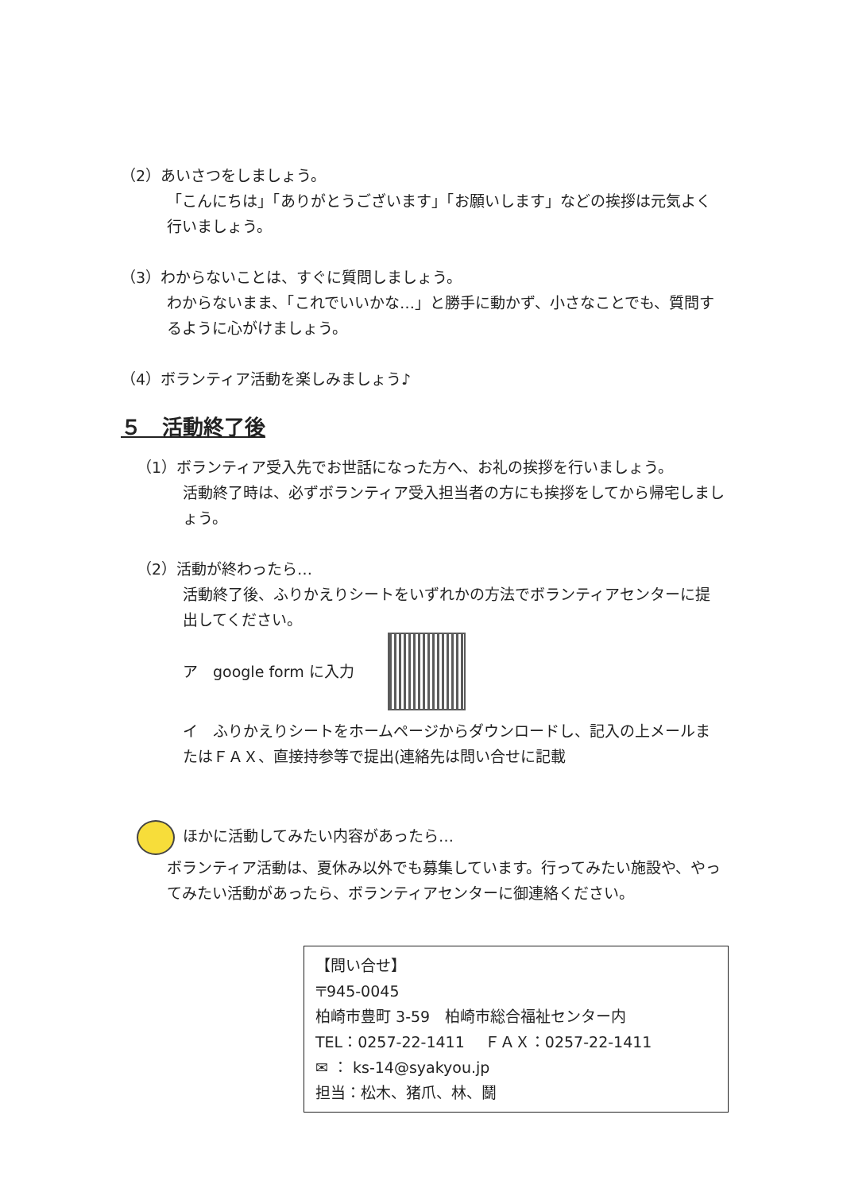（2）あいさつをしましょう。
「こんにちは」「ありがとうございます」「お願いします」などの挨拶は元気よく行いましょう。
（3）わからないことは、すぐに質問しましょう。
わからないまま、「これでいいかな…」と勝手に動かず、小さなことでも、質問するように心がけましょう。
（4）ボランティア活動を楽しみましょう♪
５　活動終了後
（1）ボランティア受入先でお世話になった方へ、お礼の挨拶を行いましょう。
活動終了時は、必ずボランティア受入担当者の方にも挨拶をしてから帰宅しましょう。
（2）活動が終わったら…
活動終了後、ふりかえりシートをいずれかの方法でボランティアセンターに提出してください。
ア　google form に入力
イ　ふりかえりシートをホームページからダウンロードし、記入の上メールまたはＦＡＸ、直接持参等で提出(連絡先は問い合せに記載
ほかに活動してみたい内容があったら…
ボランティア活動は、夏休み以外でも募集しています。行ってみたい施設や、やってみたい活動があったら、ボランティアセンターに御連絡ください。
【問い合せ】
〒945-0045
柏崎市豊町 3-59　柏崎市総合福祉センター内
TEL：0257-22-1411　 ＦＡＸ：0257-22-1411
✉ ： ks-14@syakyou.jp
担当：松木、猪爪、林、鬬